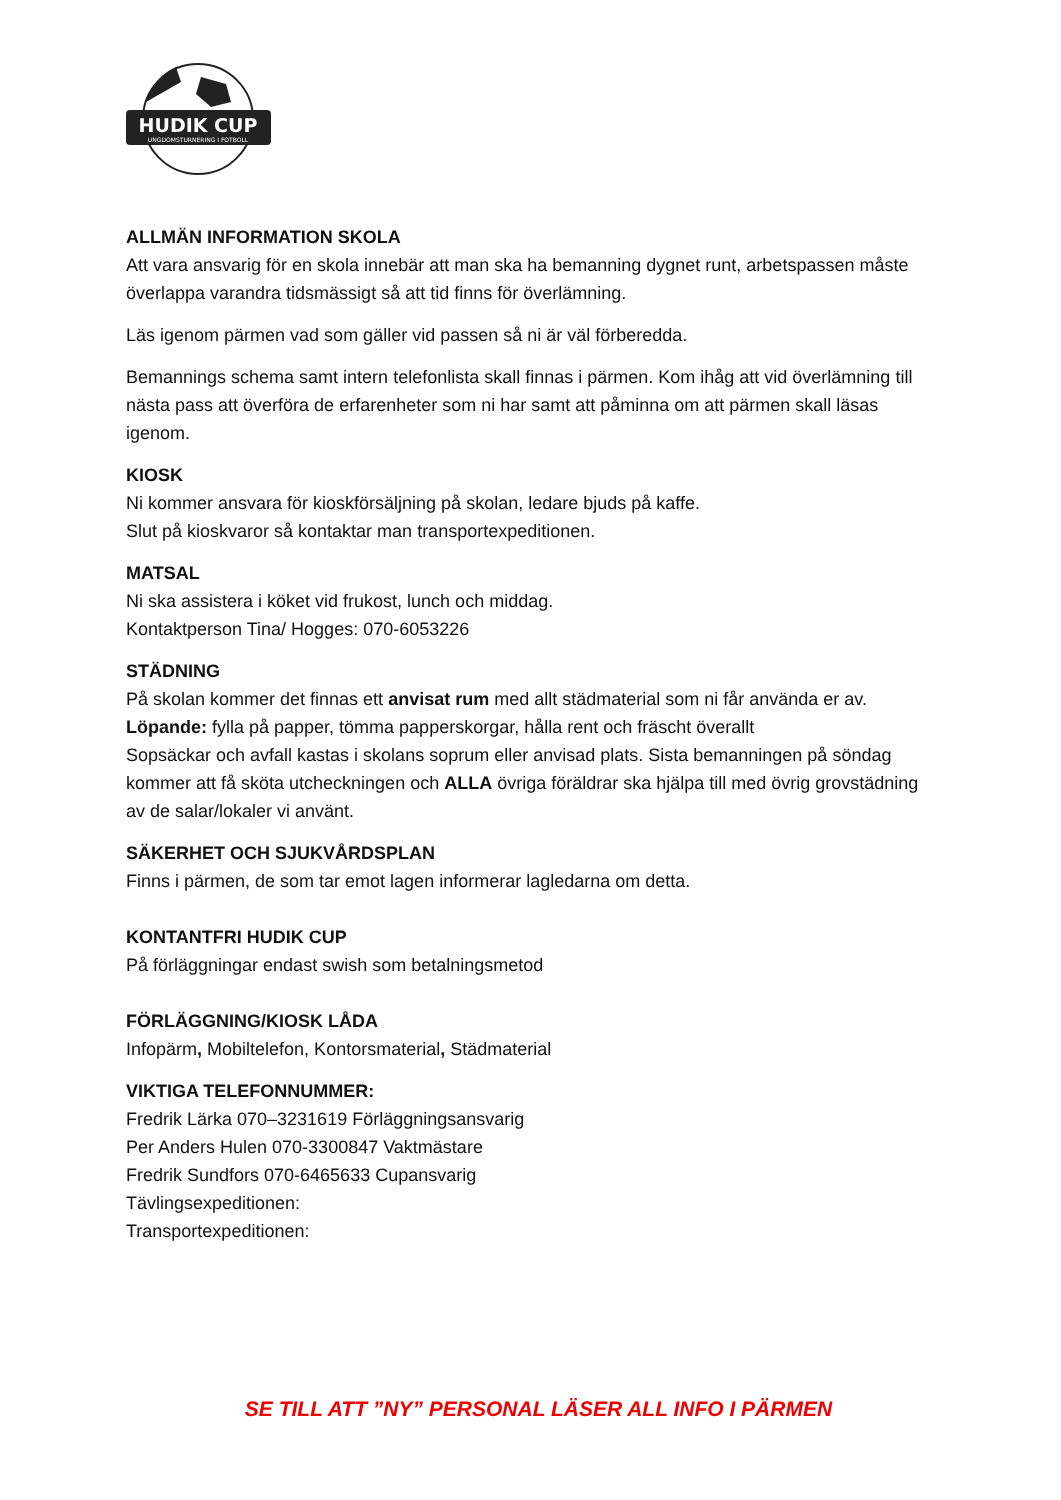HUDIK CUP
UNGDOMSTURNERING I FOTBOLL
ALLMÄN INFORMATION SKOLA
Att vara ansvarig för en skola innebär att man ska ha bemanning dygnet runt, arbetspassen måste överlappa varandra tidsmässigt så att tid finns för överlämning.
Läs igenom pärmen vad som gäller vid passen så ni är väl förberedda.
Bemannings schema samt intern telefonlista skall finnas i pärmen. Kom ihåg att vid överlämning till nästa pass att överföra de erfarenheter som ni har samt att påminna om att pärmen skall läsas igenom.
KIOSK
Ni kommer ansvara för kioskförsäljning på skolan, ledare bjuds på kaffe.
Slut på kioskvaror så kontaktar man transportexpeditionen.
MATSAL
Ni ska assistera i köket vid frukost, lunch och middag.
Kontaktperson Tina/ Hogges: 070-6053226
STÄDNING
På skolan kommer det finnas ett anvisat rum med allt städmaterial som ni får använda er av.
Löpande: fylla på papper, tömma papperskorgar, hålla rent och fräscht överallt
Sopsäckar och avfall kastas i skolans soprum eller anvisad plats. Sista bemanningen på söndag kommer att få sköta utcheckningen och ALLA övriga föräldrar ska hjälpa till med övrig grovstädning av de salar/lokaler vi använt.
SÄKERHET OCH SJUKVÅRDSPLAN
Finns i pärmen, de som tar emot lagen informerar lagledarna om detta.
KONTANTFRI HUDIK CUP
På förläggningar endast swish som betalningsmetod
FÖRLÄGGNING/KIOSK LÅDA
Infopärm, Mobiltelefon, Kontorsmaterial, Städmaterial
VIKTIGA TELEFONNUMMER:
Fredrik Lärka 070–3231619 Förläggningsansvarig
Per Anders Hulen 070-3300847 Vaktmästare
Fredrik Sundfors 070-6465633 Cupansvarig
Tävlingsexpeditionen:
Transportexpeditionen:
SE TILL ATT ”NY” PERSONAL LÄSER ALL INFO I PÄRMEN